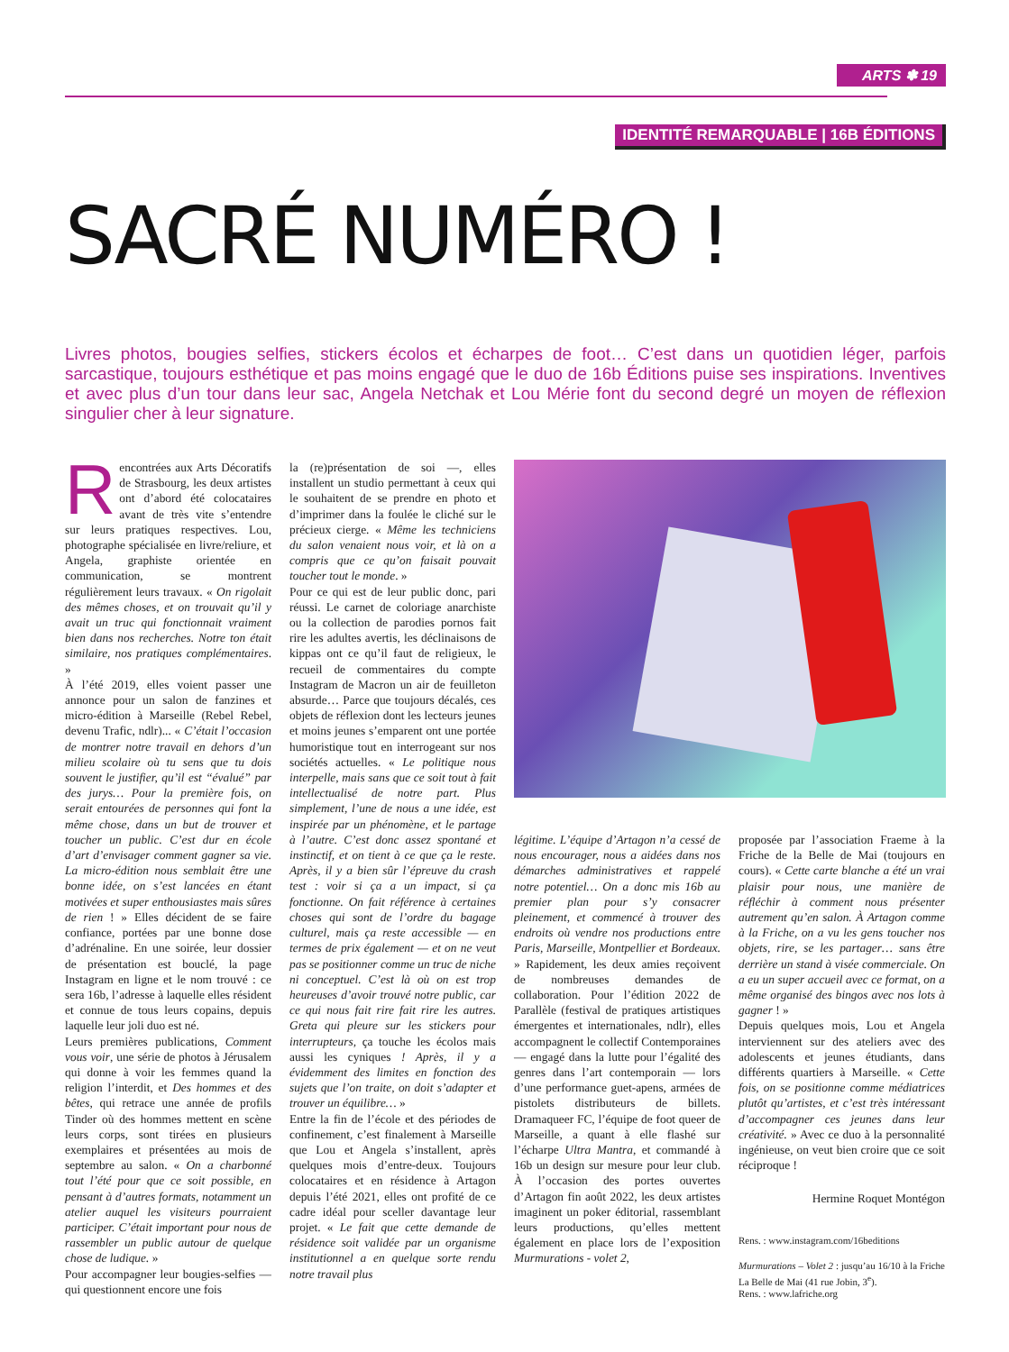ARTS ✽ 19
IDENTITÉ REMARQUABLE | 16B ÉDITIONS
SACRÉ NUMÉRO !
Livres photos, bougies selfies, stickers écolos et écharpes de foot… C’est dans un quotidien léger, parfois sarcastique, toujours esthétique et pas moins engagé que le duo de 16b Éditions puise ses inspirations. Inventives et avec plus d’un tour dans leur sac, Angela Netchak et Lou Mérie font du second degré un moyen de réflexion singulier cher à leur signature.
Rencontrées aux Arts Décoratifs de Strasbourg, les deux artistes ont d’abord été colocataires avant de très vite s’entendre sur leurs pratiques respectives. Lou, photographe spécialisée en livre/reliure, et Angela, graphiste orientée en communication, se montrent régulièrement leurs travaux. « On rigolait des mêmes choses, et on trouvait qu’il y avait un truc qui fonctionnait vraiment bien dans nos recherches. Notre ton était similaire, nos pratiques complémentaires. »
À l’été 2019, elles voient passer une annonce pour un salon de fanzines et micro-édition à Marseille (Rebel Rebel, devenu Trafic, ndlr)... « C’était l’occasion de montrer notre travail en dehors d’un milieu scolaire où tu sens que tu dois souvent le justifier, qu’il est “évalué” par des jurys… Pour la première fois, on serait entourées de personnes qui font la même chose, dans un but de trouver et toucher un public. C’est dur en école d’art d’envisager comment gagner sa vie. La micro-édition nous semblait être une bonne idée, on s’est lancées en étant motivées et super enthousiastes mais sûres de rien ! » Elles décident de se faire confiance, portées par une bonne dose d’adrénaline. En une soirée, leur dossier de présentation est bouclé, la page Instagram en ligne et le nom trouvé : ce sera 16b, l’adresse à laquelle elles résident et connue de tous leurs copains, depuis laquelle leur joli duo est né.
Leurs premières publications, Comment vous voir, une série de photos à Jérusalem qui donne à voir les femmes quand la religion l’interdit, et Des hommes et des bêtes, qui retrace une année de profils Tinder où des hommes mettent en scène leurs corps, sont tirées en plusieurs exemplaires et présentées au mois de septembre au salon. « On a charbonné tout l’été pour que ce soit possible, en pensant à d’autres formats, notamment un atelier auquel les visiteurs pourraient participer. C’était important pour nous de rassembler un public autour de quelque chose de ludique. »
Pour accompagner leur bougies-selfies — qui questionnent encore une fois
la (re)présentation de soi —, elles installent un studio permettant à ceux qui le souhaitent de se prendre en photo et d’imprimer dans la foulée le cliché sur le précieux cierge. « Même les techniciens du salon venaient nous voir, et là on a compris que ce qu’on faisait pouvait toucher tout le monde. »
Pour ce qui est de leur public donc, pari réussi. Le carnet de coloriage anarchiste ou la collection de parodies pornos fait rire les adultes avertis, les déclinaisons de kippas ont ce qu’il faut de religieux, le recueil de commentaires du compte Instagram de Macron un air de feuilleton absurde… Parce que toujours décalés, ces objets de réflexion dont les lecteurs jeunes et moins jeunes s’emparent ont une portée humoristique tout en interrogeant sur nos sociétés actuelles. « Le politique nous interpelle, mais sans que ce soit tout à fait intellectualisé de notre part. Plus simplement, l’une de nous a une idée, est inspirée par un phénomène, et le partage à l’autre. C’est donc assez spontané et instinctif, et on tient à ce que ça le reste. Après, il y a bien sûr l’épreuve du crash test : voir si ça a un impact, si ça fonctionne. On fait référence à certaines choses qui sont de l’ordre du bagage culturel, mais ça reste accessible — en termes de prix également — et on ne veut pas se positionner comme un truc de niche ni conceptuel. C’est là où on est trop heureuses d’avoir trouvé notre public, car ce qui nous fait rire fait rire les autres. Greta qui pleure sur les stickers pour interrupteurs, ça touche les écolos mais aussi les cyniques ! Après, il y a évidemment des limites en fonction des sujets que l’on traite, on doit s’adapter et trouver un équilibre… »
Entre la fin de l’école et des périodes de confinement, c’est finalement à Marseille que Lou et Angela s’installent, après quelques mois d’entre-deux. Toujours colocataires et en résidence à Artagon depuis l’été 2021, elles ont profité de ce cadre idéal pour sceller davantage leur projet. « Le fait que cette demande de résidence soit validée par un organisme institutionnel a en quelque sorte rendu notre travail plus
légitime. L’équipe d’Artagon n’a cessé de nous encourager, nous a aidées dans nos démarches administratives et rappelé notre potentiel… On a donc mis 16b au premier plan pour s’y consacrer pleinement, et commencé à trouver des endroits où vendre nos productions entre Paris, Marseille, Montpellier et Bordeaux. » Rapidement, les deux amies reçoivent de nombreuses demandes de collaboration. Pour l’édition 2022 de Parallèle (festival de pratiques artistiques émergentes et internationales, ndlr), elles accompagnent le collectif Contemporaines — engagé dans la lutte pour l’égalité des genres dans l’art contemporain — lors d’une performance guet-apens, armées de pistolets distributeurs de billets. Dramaqueer FC, l’équipe de foot queer de Marseille, a quant à elle flashé sur l’écharpe Ultra Mantra, et commandé à 16b un design sur mesure pour leur club. À l’occasion des portes ouvertes d’Artagon fin août 2022, les deux artistes imaginent un poker éditorial, rassemblant leurs productions, qu’elles mettent également en place lors de l’exposition Murmurations - volet 2,
proposée par l’association Fraeme à la Friche de la Belle de Mai (toujours en cours). « Cette carte blanche a été un vrai plaisir pour nous, une manière de réfléchir à comment nous présenter autrement qu’en salon. À Artagon comme à la Friche, on a vu les gens toucher nos objets, rire, se les partager… sans être derrière un stand à visée commerciale. On a eu un super accueil avec ce format, on a même organisé des bingos avec nos lots à gagner ! »
Depuis quelques mois, Lou et Angela interviennent sur des ateliers avec des adolescents et jeunes étudiants, dans différents quartiers à Marseille. « Cette fois, on se positionne comme médiatrices plutôt qu’artistes, et c’est très intéressant d’accompagner ces jeunes dans leur créativité. » Avec ce duo à la personnalité ingénieuse, on veut bien croire que ce soit réciproque !
Hermine Roquet Montégon
Rens. : www.instagram.com/16beditions
Murmurations – Volet 2 : jusqu’au 16/10 à la Friche La Belle de Mai (41 rue Jobin, 3<sup>e</sup>).
Rens. : www.lafriche.org